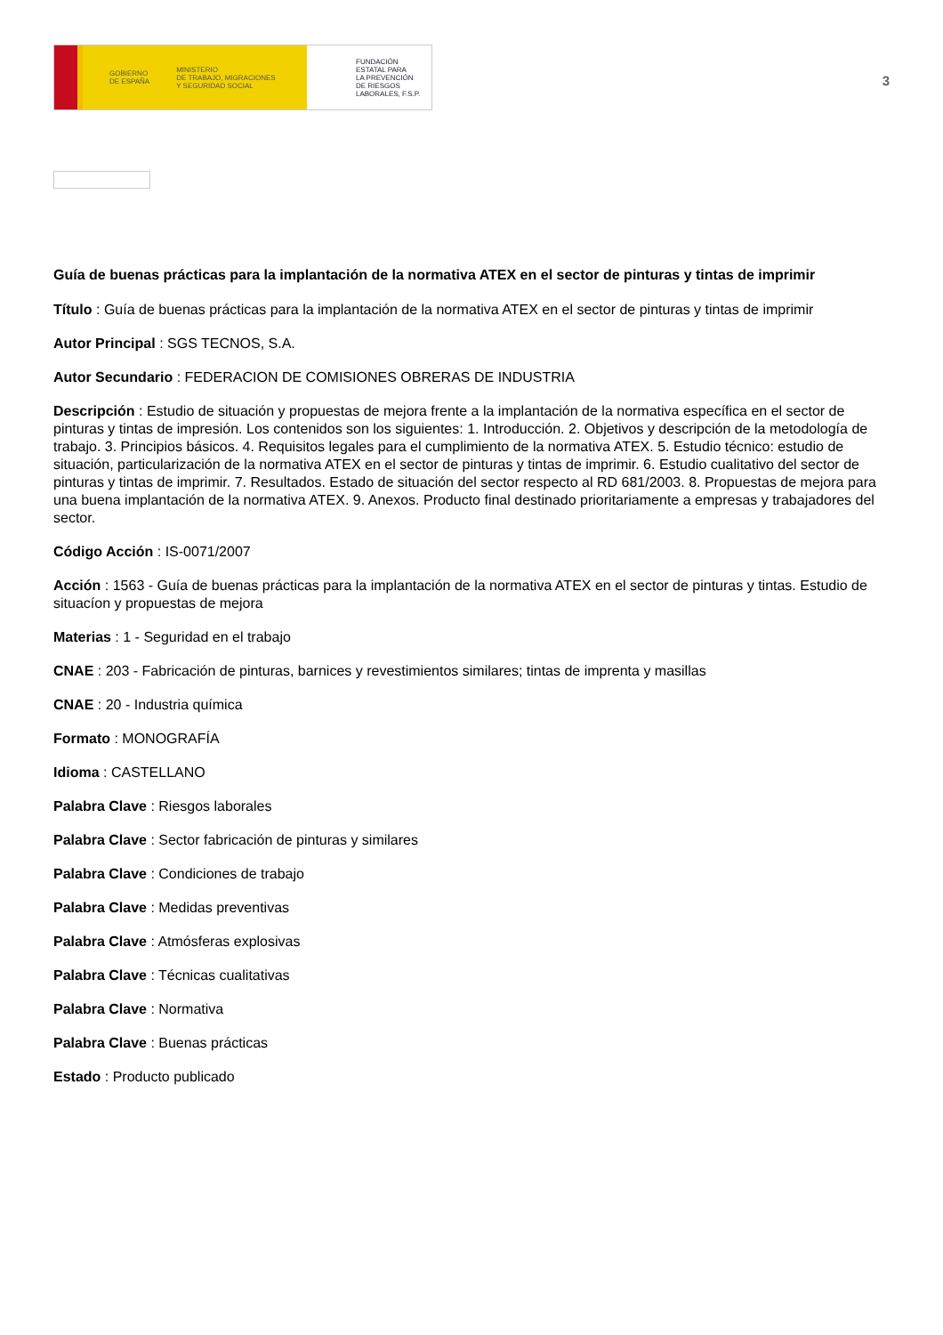GOBIERNO
DE ESPAÑA MINISTERIO
DE TRABAJO, MIGRACIONES
Y SEGURIDAD SOCIAL
FUNDACIÓN
ESTATAL PARA
LA PREVENCIÓN
DE RIESGOS
LABORALES, F.S.P.
3
Guía de buenas prácticas para la implantación de la normativa ATEX en el sector de pinturas y tintas de imprimir
Título : Guía de buenas prácticas para la implantación de la normativa ATEX en el sector de pinturas y tintas de imprimir
Autor Principal : SGS TECNOS, S.A.
Autor Secundario : FEDERACION DE COMISIONES OBRERAS DE INDUSTRIA
Descripción : Estudio de situación y propuestas de mejora frente a la implantación de la normativa específica en el sector de pinturas y tintas de impresión. Los contenidos son los siguientes: 1. Introducción. 2. Objetivos y descripción de la metodología de trabajo. 3. Principios básicos. 4. Requisitos legales para el cumplimiento de la normativa ATEX. 5. Estudio técnico: estudio de situación, particularización de la normativa ATEX en el sector de pinturas y tintas de imprimir. 6. Estudio cualitativo del sector de pinturas y tintas de imprimir. 7. Resultados. Estado de situación del sector respecto al RD 681/2003. 8. Propuestas de mejora para una buena implantación de la normativa ATEX. 9. Anexos. Producto final destinado prioritariamente a empresas y trabajadores del sector.
Código Acción : IS-0071/2007
Acción : 1563 - Guía de buenas prácticas para la implantación de la normativa ATEX en el sector de pinturas y tintas. Estudio de situacíon y propuestas de mejora
Materias : 1 - Seguridad en el trabajo
CNAE : 203 - Fabricación de pinturas, barnices y revestimientos similares; tintas de imprenta y masillas
CNAE : 20 - Industria química
Formato : MONOGRAFÍA
Idioma : CASTELLANO
Palabra Clave : Riesgos laborales
Palabra Clave : Sector fabricación de pinturas y similares
Palabra Clave : Condiciones de trabajo
Palabra Clave : Medidas preventivas
Palabra Clave : Atmósferas explosivas
Palabra Clave : Técnicas cualitativas
Palabra Clave : Normativa
Palabra Clave : Buenas prácticas
Estado : Producto publicado